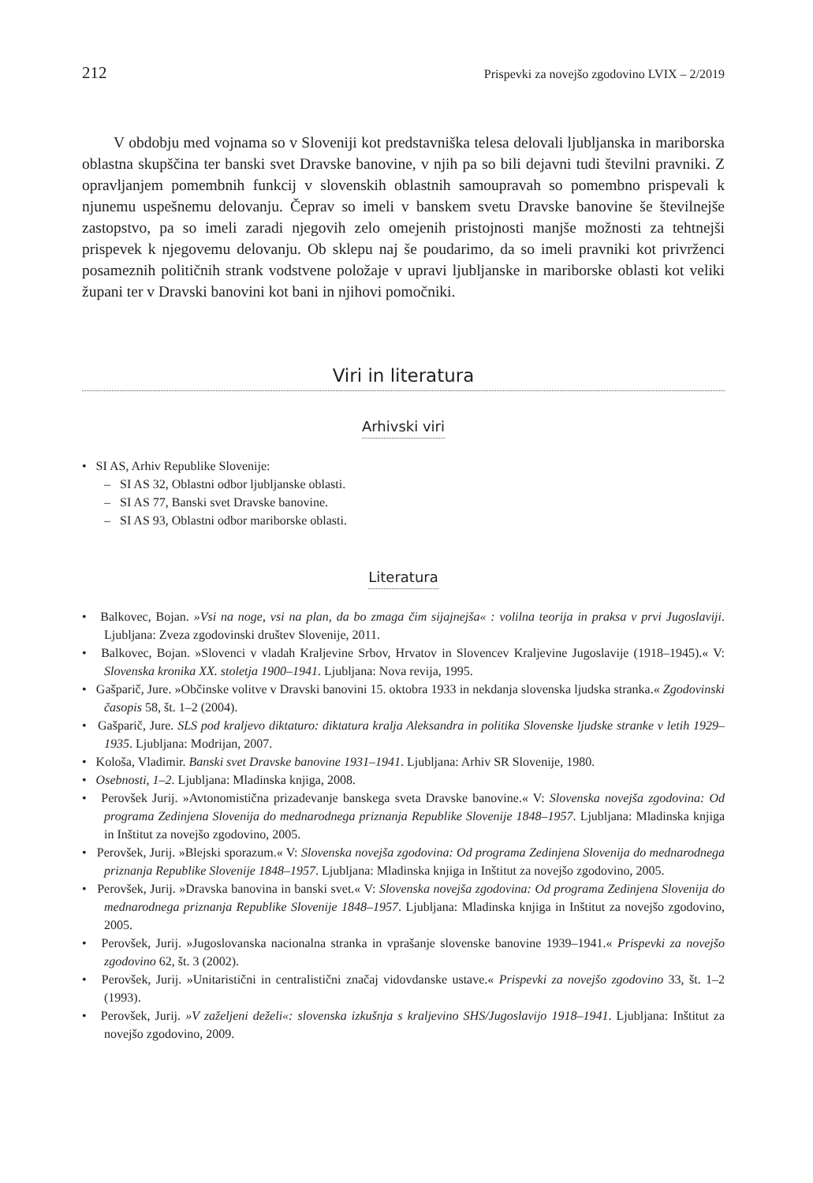212 Prispevki za novejšo zgodovino LVIX – 2/2019
V obdobju med vojnama so v Sloveniji kot predstavniška telesa delovali ljubljanska in mariborska oblastna skupščina ter banski svet Dravske banovine, v njih pa so bili dejavni tudi številni pravniki. Z opravljanjem pomembnih funkcij v slovenskih oblastnih samoupravah so pomembno prispevali k njunemu uspešnemu delovanju. Čeprav so imeli v banskem svetu Dravske banovine še številnejše zastopstvo, pa so imeli zaradi njegovih zelo omejenih pristojnosti manjše možnosti za tehtnejši prispevek k njegovemu delovanju. Ob sklepu naj še poudarimo, da so imeli pravniki kot privrženci posameznih političnih strank vodstvene položaje v upravi ljubljanske in mariborske oblasti kot veliki župani ter v Dravski banovini kot bani in njihovi pomočniki.
Viri in literatura
Arhivski viri
• SI AS, Arhiv Republike Slovenije:
– SI AS 32, Oblastni odbor ljubljanske oblasti.
– SI AS 77, Banski svet Dravske banovine.
– SI AS 93, Oblastni odbor mariborske oblasti.
Literatura
• Balkovec, Bojan. »Vsi na noge, vsi na plan, da bo zmaga čim sijajnejša« : volilna teorija in praksa v prvi Jugoslaviji. Ljubljana: Zveza zgodovinski društev Slovenije, 2011.
• Balkovec, Bojan. »Slovenci v vladah Kraljevine Srbov, Hrvatov in Slovencev Kraljevine Jugoslavije (1918–1945).« V: Slovenska kronika XX. stoletja 1900–1941. Ljubljana: Nova revija, 1995.
• Gašparič, Jure. »Občinske volitve v Dravski banovini 15. oktobra 1933 in nekdanja slovenska ljudska stranka.« Zgodovinski časopis 58, št. 1–2 (2004).
• Gašparič, Jure. SLS pod kraljevo diktaturo: diktatura kralja Aleksandra in politika Slovenske ljudske stranke v letih 1929–1935. Ljubljana: Modrijan, 2007.
• Kološa, Vladimir. Banski svet Dravske banovine 1931–1941. Ljubljana: Arhiv SR Slovenije, 1980.
• Osebnosti, 1–2. Ljubljana: Mladinska knjiga, 2008.
• Perovšek Jurij. »Avtonomistična prizadevanje banskega sveta Dravske banovine.« V: Slovenska novejša zgodovina: Od programa Zedinjena Slovenija do mednarodnega priznanja Republike Slovenije 1848–1957. Ljubljana: Mladinska knjiga in Inštitut za novejšo zgodovino, 2005.
• Perovšek, Jurij. »Blejski sporazum.« V: Slovenska novejša zgodovina: Od programa Zedinjena Slovenija do mednarodnega priznanja Republike Slovenije 1848–1957. Ljubljana: Mladinska knjiga in Inštitut za novejšo zgodovino, 2005.
• Perovšek, Jurij. »Dravska banovina in banski svet.« V: Slovenska novejša zgodovina: Od programa Zedinjena Slovenija do mednarodnega priznanja Republike Slovenije 1848–1957. Ljubljana: Mladinska knjiga in Inštitut za novejšo zgodovino, 2005.
• Perovšek, Jurij. »Jugoslovanska nacionalna stranka in vprašanje slovenske banovine 1939–1941.« Prispevki za novejšo zgodovino 62, št. 3 (2002).
• Perovšek, Jurij. »Unitaristični in centralistični značaj vidovdanske ustave.« Prispevki za novejšo zgodovino 33, št. 1–2 (1993).
• Perovšek, Jurij. »V zaželjeni deželi«: slovenska izkušnja s kraljevino SHS/Jugoslavijo 1918–1941. Ljubljana: Inštitut za novejšo zgodovino, 2009.